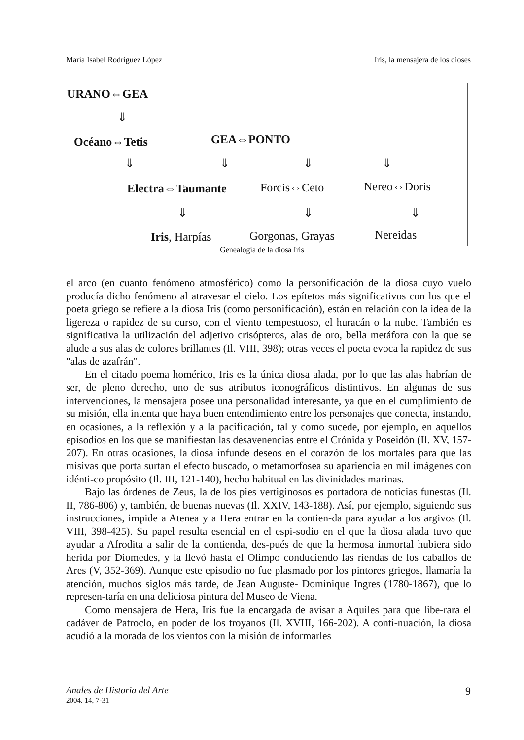María Isabel Rodríguez López Iris, la mensajera de los dioses
URANO⇔GEA
⇓
Océano⇔Tetis GEA⇔PONTO
⇓ ⇓ ⇓ ⇓
Electra⇔Taumante Forcis⇔Ceto Nereo⇔Doris
⇓ ⇓ ⇓
Iris, Harpías Gorgonas, Grayas Nereidas
Genealogía de la diosa Iris
el arco (en cuanto fenómeno atmosférico) como la personificación de la diosa cuyo vuelo producía dicho fenómeno al atravesar el cielo. Los epítetos más significativos con los que el poeta griego se refiere a la diosa Iris (como personificación), están en relación con la idea de la ligereza o rapidez de su curso, con el viento tempestuoso, el huracán o la nube. También es significativa la utilización del adjetivo crisópteros, alas de oro, bella metáfora con la que se alude a sus alas de colores brillantes (Il. VIII, 398); otras veces el poeta evoca la rapidez de sus "alas de azafrán".
En el citado poema homérico, Iris es la única diosa alada, por lo que las alas habrían de ser, de pleno derecho, uno de sus atributos iconográficos distintivos. En algunas de sus intervenciones, la mensajera posee una personalidad interesante, ya que en el cumplimiento de su misión, ella intenta que haya buen entendimiento entre los personajes que conecta, instando, en ocasiones, a la reflexión y a la pacificación, tal y como sucede, por ejemplo, en aquellos episodios en los que se manifiestan las desavenencias entre el Crónida y Poseidón (Il. XV, 157-207). En otras ocasiones, la diosa infunde deseos en el corazón de los mortales para que las misivas que porta surtan el efecto buscado, o metamorfosea su apariencia en mil imágenes con idénti-co propósito (Il. III, 121-140), hecho habitual en las divinidades marinas.
Bajo las órdenes de Zeus, la de los pies vertiginosos es portadora de noticias funestas (Il. II, 786-806) y, también, de buenas nuevas (Il. XXIV, 143-188). Así, por ejemplo, siguiendo sus instrucciones, impide a Atenea y a Hera entrar en la contien-da para ayudar a los argivos (Il. VIII, 398-425). Su papel resulta esencial en el espi-sodio en el que la diosa alada tuvo que ayudar a Afrodita a salir de la contienda, des-pués de que la hermosa inmortal hubiera sido herida por Diomedes, y la llevó hasta el Olimpo conduciendo las riendas de los caballos de Ares (V, 352-369). Aunque este episodio no fue plasmado por los pintores griegos, llamaría la atención, muchos siglos más tarde, de Jean Auguste- Dominique Ingres (1780-1867), que lo represen-taría en una deliciosa pintura del Museo de Viena.
Como mensajera de Hera, Iris fue la encargada de avisar a Aquiles para que libe-rara el cadáver de Patroclo, en poder de los troyanos (Il. XVIII, 166-202). A conti-nuación, la diosa acudió a la morada de los vientos con la misión de informarles
Anales de Historia del Arte
2004, 14, 7-31
9